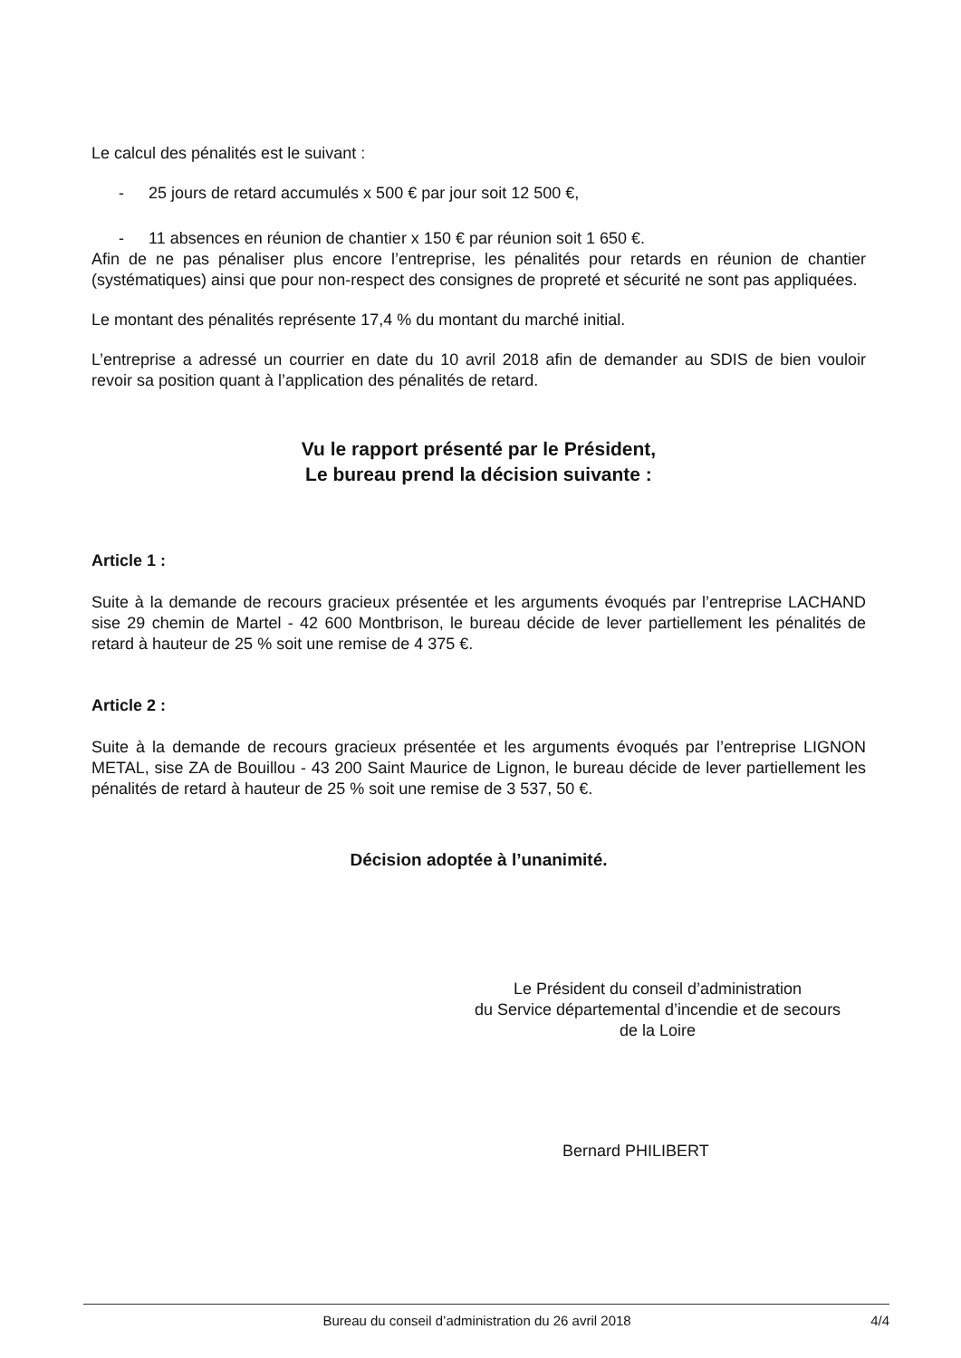Le calcul des pénalités est le suivant :
- 25 jours de retard accumulés x 500 € par jour soit 12 500 €,
- 11 absences en réunion de chantier x 150 € par réunion soit 1 650 €.
Afin de ne pas pénaliser plus encore l’entreprise, les pénalités pour retards en réunion de chantier (systématiques) ainsi que pour non-respect des consignes de propreté et sécurité ne sont pas appliquées.
Le montant des pénalités représente 17,4 % du montant du marché initial.
L’entreprise a adressé un courrier en date du 10 avril 2018 afin de demander au SDIS de bien vouloir revoir sa position quant à l’application des pénalités de retard.
Vu le rapport présenté par le Président,
Le bureau prend la décision suivante :
Article 1 :
Suite à la demande de recours gracieux présentée et les arguments évoqués par l’entreprise LACHAND sise 29 chemin de Martel - 42 600 Montbrison, le bureau décide de lever partiellement les pénalités de retard à hauteur de 25 % soit une remise de 4 375 €.
Article 2 :
Suite à la demande de recours gracieux présentée et les arguments évoqués par l’entreprise LIGNON METAL, sise ZA de Bouillou - 43 200 Saint Maurice de Lignon, le bureau décide de lever partiellement les pénalités de retard à hauteur de 25 % soit une remise de 3 537, 50 €.
Décision adoptée à l’unanimité.
Le Président du conseil d’administration
du Service départemental d’incendie et de secours
de la Loire
Bernard PHILIBERT
Bureau du conseil d’administration du 26 avril 2018 4/4